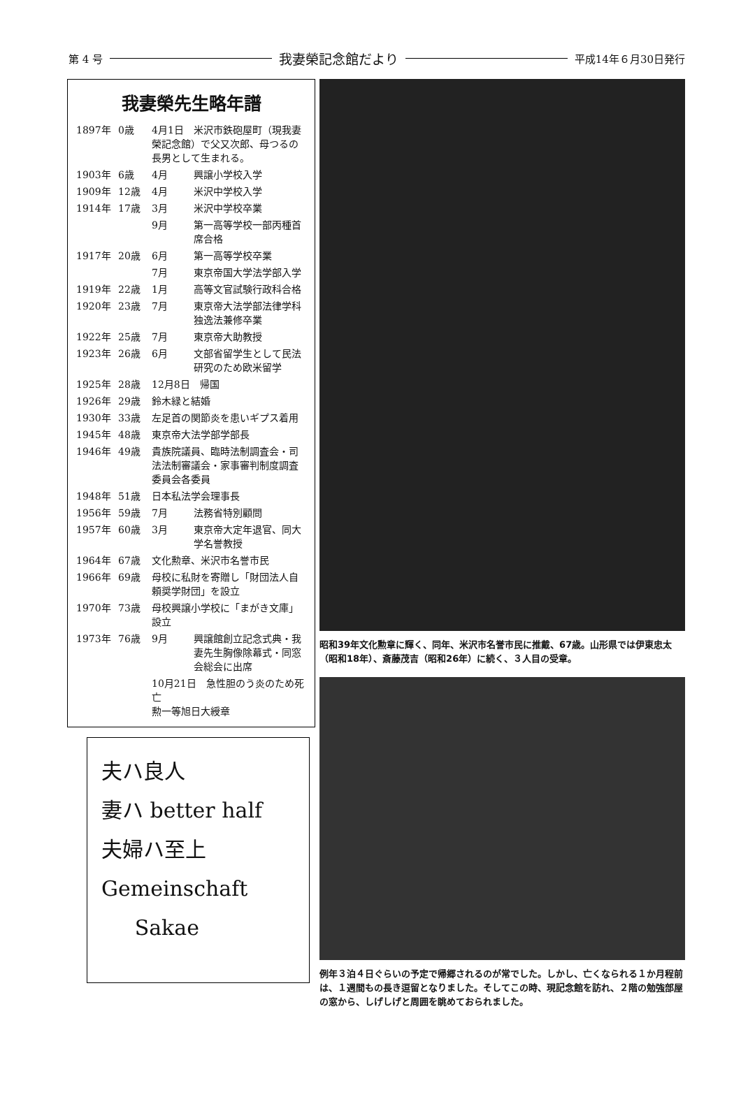第 4 号 我妻榮記念館だより 平成14年６月30日発行
我妻榮先生略年譜
| 1897年 | 0歳 | 4月1日 米沢市鉄砲屋町（現我妻榮記念館）で父又次郎、母つるの長男として生まれる。 | |
| 1903年 | 6歳 | 4月 | 興譲小学校入学 |
| 1909年 | 12歳 | 4月 | 米沢中学校入学 |
| 1914年 | 17歳 | 3月 | 米沢中学校卒業 |
| | | 9月 | 第一高等学校一部丙種首席合格 |
| 1917年 | 20歳 | 6月 | 第一高等学校卒業 |
| | | 7月 | 東京帝国大学法学部入学 |
| 1919年 | 22歳 | 1月 | 高等文官試験行政科合格 |
| 1920年 | 23歳 | 7月 | 東京帝大法学部法律学科独逸法兼修卒業 |
| 1922年 | 25歳 | 7月 | 東京帝大助教授 |
| 1923年 | 26歳 | 6月 | 文部省留学生として民法研究のため欧米留学 |
| 1925年 | 28歳 | 12月8日 帰国 | |
| 1926年 | 29歳 | 鈴木緑と結婚 | |
| 1930年 | 33歳 | 左足首の関節炎を患いギプス着用 | |
| 1945年 | 48歳 | 東京帝大法学部学部長 | |
| 1946年 | 49歳 | 貴族院議員、臨時法制調査会・司法法制審議会・家事審判制度調査委員会各委員 | |
| 1948年 | 51歳 | 日本私法学会理事長 | |
| 1956年 | 59歳 | 7月 | 法務省特別顧問 |
| 1957年 | 60歳 | 3月 | 東京帝大定年退官、同大学名誉教授 |
| 1964年 | 67歳 | 文化勲章、米沢市名誉市民 | |
| 1966年 | 69歳 | 母校に私財を寄贈し「財団法人自頼奨学財団」を設立 | |
| 1970年 | 73歳 | 母校興譲小学校に「まがき文庫」設立 | |
| 1973年 | 76歳 | 9月 | 興譲館創立記念式典・我妻先生胸像除幕式・同窓会総会に出席 |
| | | 10月21日 急性胆のう炎のため死亡 勲一等旭日大綬章 | |
夫ハ良人
妻ハ better half
夫婦ハ至上
Gemeinschaft
Sakae
昭和39年文化勲章に輝く、同年、米沢市名誉市民に推戴、67歳。山形県では伊東忠太（昭和18年）、斎藤茂吉（昭和26年）に続く、３人目の受章。
例年３泊４日ぐらいの予定で帰郷されるのが常でした。しかし、亡くなられる１か月程前は、１週間もの長き逗留となりました。そしてこの時、現記念館を訪れ、２階の勉強部屋の窓から、しげしげと周囲を眺めておられました。